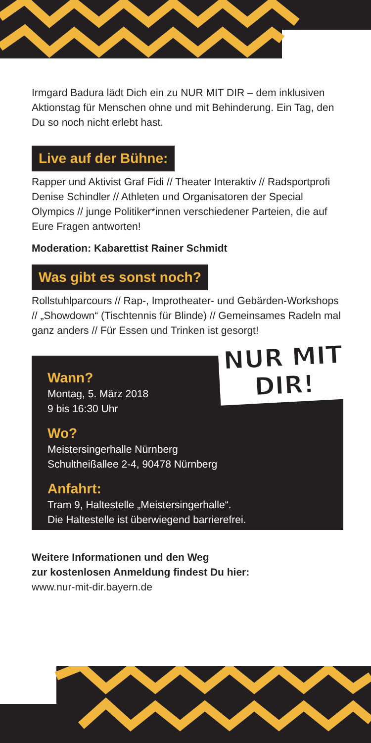Irmgard Badura lädt Dich ein zu NUR MIT DIR – dem inklusiven Aktionstag für Menschen ohne und mit Behinderung. Ein Tag, den Du so noch nicht erlebt hast.
Live auf der Bühne:
Rapper und Aktivist Graf Fidi // Theater Interaktiv // Radsportprofi Denise Schindler // Athleten und Organisatoren der Special Olympics // junge Politiker*innen verschiedener Parteien, die auf Eure Fragen antworten!
Moderation: Kabarettist Rainer Schmidt
Was gibt es sonst noch?
Rollstuhlparcours // Rap-, Improtheater- und Gebärden-Workshops // „Showdown“ (Tischtennis für Blinde) // Gemeinsames Radeln mal ganz anders // Für Essen und Trinken ist gesorgt!
NUR MIT
DIR!
Wann?
Montag, 5. März 2018
9 bis 16:30 Uhr
Wo?
Meistersingerhalle Nürnberg
Schultheißallee 2-4, 90478 Nürnberg
Anfahrt:
Tram 9, Haltestelle „Meistersingerhalle“.
Die Haltestelle ist überwiegend barrierefrei.
Weitere Informationen und den Weg
zur kostenlosen Anmeldung findest Du hier:
www.nur-mit-dir.bayern.de